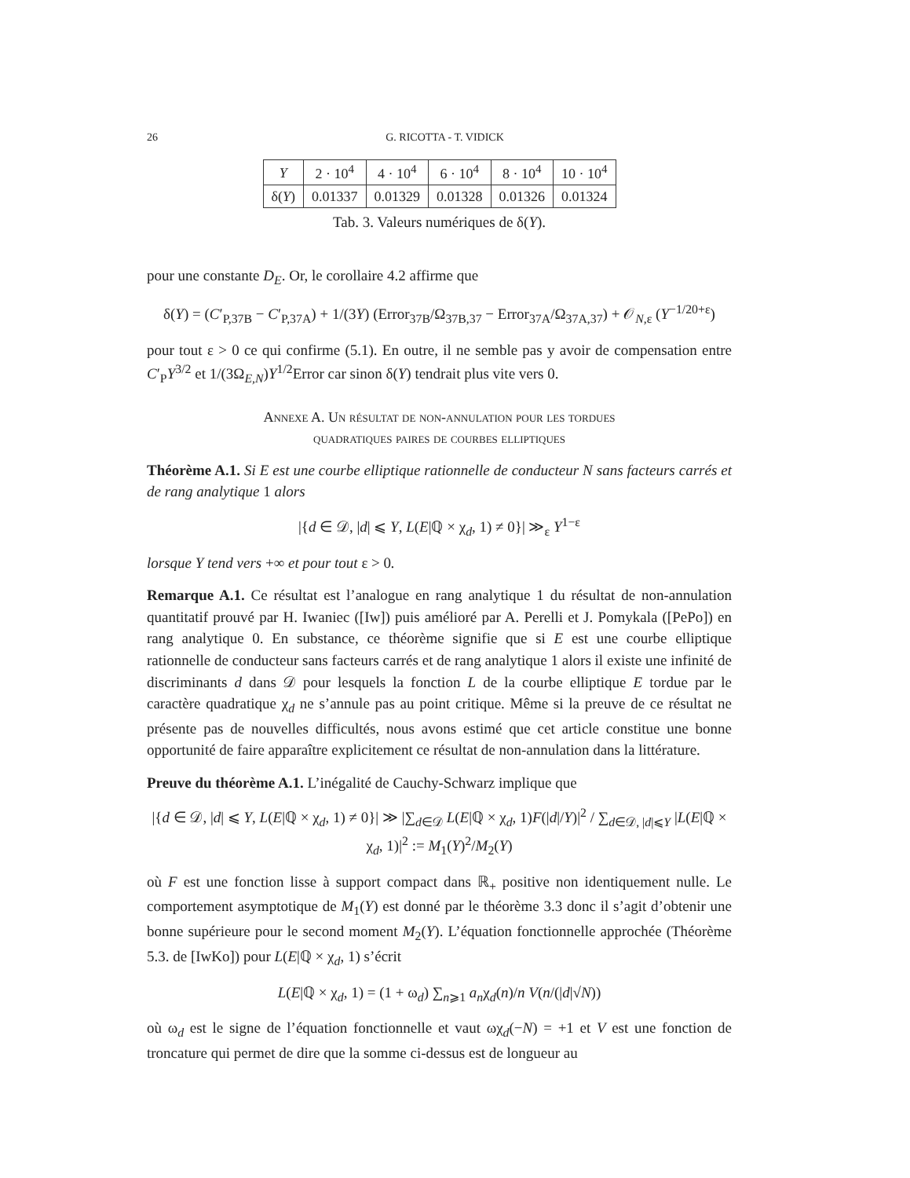26 G. RICOTTA - T. VIDICK
| Y | 2 · 10<sup>4</sup> | 4 · 10<sup>4</sup> | 6 · 10<sup>4</sup> | 8 · 10<sup>4</sup> | 10 · 10<sup>4</sup> |
| δ( Y ) | 0.01337 | 0.01329 | 0.01328 | 0.01326 | 0.01324 |
Tab. 3. Valeurs numériques de δ(Y).
pour une constante D<sub>E</sub>. Or, le corollaire 4.2 affirme que
δ(Y) = (C′<sub>P,37B</sub> − C′<sub>P,37A</sub>) + 1/(3Y) (Error<sub>37B</sub>/Ω<sub>37B,37</sub> − Error<sub>37A</sub>/Ω<sub>37A,37</sub>) + 𝒪<sub>N,ε</sub> (Y<sup>−1/20+ε</sup>)
pour tout ε > 0 ce qui confirme (5.1). En outre, il ne semble pas y avoir de compensation entre C′<sub>P</sub>Y<sup>3/2</sup> et 1/(3Ω<sub>E,N</sub>)Y<sup>1/2</sup>Error car sinon δ(Y) tendrait plus vite vers 0.
Annexe A. Un résultat de non-annulation pour les tordues
quadratiques paires de courbes elliptiques
Théorème A.1. Si E est une courbe elliptique rationnelle de conducteur N sans facteurs carrés et de rang analytique 1 alors
|{d ∈ 𝒟, |d| ⩽ Y, L(E|ℚ × χ<sub>d</sub>, 1) ≠ 0}| ≫<sub>ε</sub> Y<sup>1−ε</sup>
lorsque Y tend vers +∞ et pour tout ε > 0.
Remarque A.1. Ce résultat est l’analogue en rang analytique 1 du résultat de non-annulation quantitatif prouvé par H. Iwaniec ([Iw]) puis amélioré par A. Perelli et J. Pomykala ([PePo]) en rang analytique 0. En substance, ce théorème signifie que si E est une courbe elliptique rationnelle de conducteur sans facteurs carrés et de rang analytique 1 alors il existe une infinité de discriminants d dans 𝒟 pour lesquels la fonction L de la courbe elliptique E tordue par le caractère quadratique χ<sub>d</sub> ne s’annule pas au point critique. Même si la preuve de ce résultat ne présente pas de nouvelles difficultés, nous avons estimé que cet article constitue une bonne opportunité de faire apparaître explicitement ce résultat de non-annulation dans la littérature.
Preuve du théorème A.1. L’inégalité de Cauchy-Schwarz implique que
|{d ∈ 𝒟, |d| ⩽ Y, L(E|ℚ × χ<sub>d</sub>, 1) ≠ 0}| ≫ |∑<sub>d∈𝒟</sub> L(E|ℚ × χ<sub>d</sub>, 1)F(|d|/Y)|<sup>2</sup> / ∑<sub>d∈𝒟, |d|⩽Y</sub> |L(E|ℚ × χ<sub>d</sub>, 1)|<sup>2</sup> := M<sub>1</sub>(Y)<sup>2</sup>/M<sub>2</sub>(Y)
où F est une fonction lisse à support compact dans ℝ<sub>+</sub> positive non identiquement nulle. Le comportement asymptotique de M<sub>1</sub>(Y) est donné par le théorème 3.3 donc il s’agit d’obtenir une bonne supérieure pour le second moment M<sub>2</sub>(Y). L’équation fonctionnelle approchée (Théorème 5.3. de [IwKo]) pour L(E|ℚ × χ<sub>d</sub>, 1) s’écrit
L(E|ℚ × χ<sub>d</sub>, 1) = (1 + ω<sub>d</sub>) ∑<sub>n⩾1</sub> a<sub>n</sub>χ<sub>d</sub>(n)/n V(n/(|d|√N))
où ω<sub>d</sub> est le signe de l’équation fonctionnelle et vaut ωχ<sub>d</sub>(−N) = +1 et V est une fonction de troncature qui permet de dire que la somme ci-dessus est de longueur au